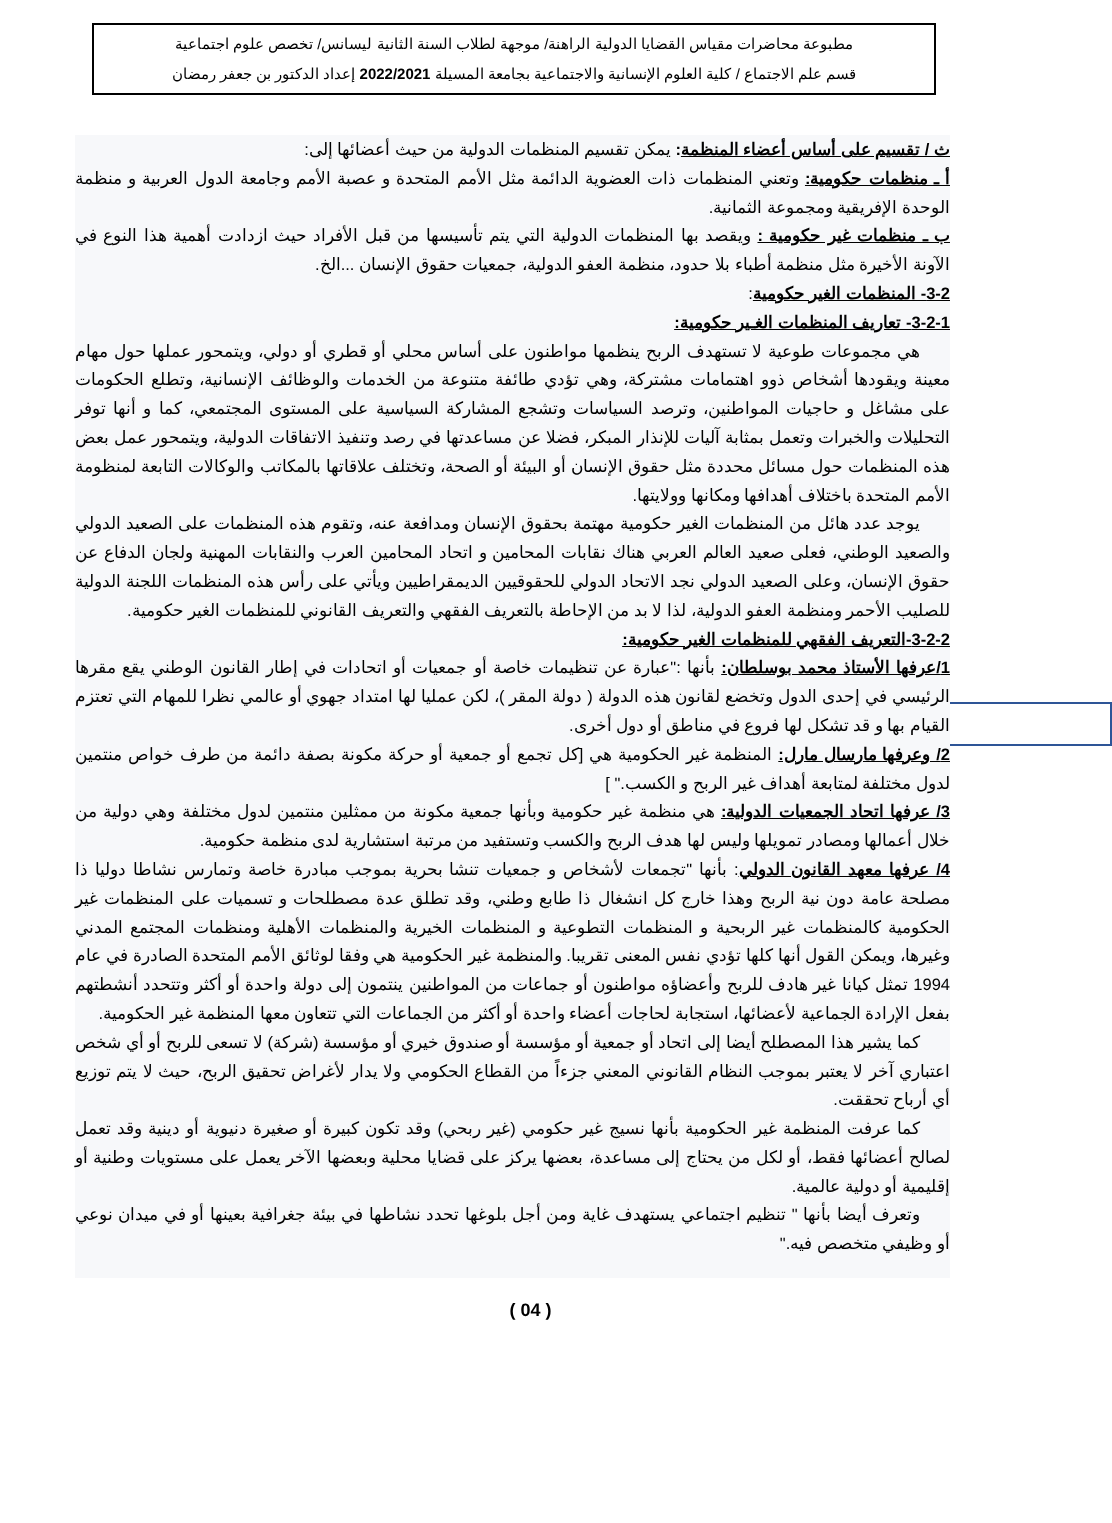مطبوعة محاضرات مقياس القضايا الدولية الراهنة/ موجهة لطلاب السنة الثانية ليسانس/ تخصص علوم اجتماعية
قسم علم الاجتماع / كلية العلوم الإنسانية والاجتماعية بجامعة المسيلة 2022/2021 إعداد الدكتور بن جعفر رمضان
ث / تقسيم على أساس أعضاء المنظمة: يمكن تقسيم المنظمات الدولية من حيث أعضائها إلى:
أ ـ منظمات حكومية: وتعني المنظمات ذات العضوية الدائمة مثل الأمم المتحدة و عصبة الأمم وجامعة الدول العربية و منظمة الوحدة الإفريقية ومجموعة الثمانية.
ب ـ منظمات غير حكومية : ويقصد بها المنظمات الدولية التي يتم تأسيسها من قبل الأفراد حيث ازدادت أهمية هذا النوع في الآونة الأخيرة مثل منظمة أطباء بلا حدود، منظمة العفو الدولية، جمعيات حقوق الإنسان ...الخ.
3-2- المنظمات الغير حكومية:
3-2-1- تعاريف المنظمات الغـير حكومية:
هي مجموعات طوعية لا تستهدف الربح ينظمها مواطنون على أساس محلي أو قطري أو دولي، ويتمحور عملها حول مهام معينة ويقودها أشخاص ذوو اهتمامات مشتركة، وهي تؤدي طائفة متنوعة من الخدمات والوظائف الإنسانية، وتطلع الحكومات على مشاغل و حاجيات المواطنين، وترصد السياسات وتشجع المشاركة السياسية على المستوى المجتمعي، كما و أنها توفر التحليلات والخبرات وتعمل بمثابة آليات للإنذار المبكر، فضلا عن مساعدتها في رصد وتنفيذ الاتفاقات الدولية، ويتمحور عمل بعض هذه المنظمات حول مسائل محددة مثل حقوق الإنسان أو البيئة أو الصحة، وتختلف علاقاتها بالمكاتب والوكالات التابعة لمنظومة الأمم المتحدة باختلاف أهدافها ومكانها وولايتها.
يوجد عدد هائل من المنظمات الغير حكومية مهتمة بحقوق الإنسان ومدافعة عنه، وتقوم هذه المنظمات على الصعيد الدولي والصعيد الوطني، فعلى صعيد العالم العربي هناك نقابات المحامين و اتحاد المحامين العرب والنقابات المهنية ولجان الدفاع عن حقوق الإنسان، وعلى الصعيد الدولي نجد الاتحاد الدولي للحقوقيين الديمقراطيين ويأتي على رأس هذه المنظمات اللجنة الدولية للصليب الأحمر ومنظمة العفو الدولية، لذا لا بد من الإحاطة بالتعريف الفقهي والتعريف القانوني للمنظمات الغير حكومية.
3-2-2-التعريف الفقهي للمنظمات الغير حكومية:
1/عرفها الأستاذ محمد بوسلطان: بأنها :"عبارة عن تنظيمات خاصة أو جمعيات أو اتحادات في إطار القانون الوطني يقع مقرها الرئيسي في إحدى الدول وتخضع لقانون هذه الدولة ( دولة المقر )، لكن عمليا لها امتداد جهوي أو عالمي نظرا للمهام التي تعتزم القيام بها و قد تشكل لها فروع في مناطق أو دول أخرى.
2/ وعرفها مارسال مارل: المنظمة غير الحكومية هي [كل تجمع أو جمعية أو حركة مكونة بصفة دائمة من طرف خواص منتمين لدول مختلفة لمتابعة أهداف غير الربح و الكسب." ]
3/ عرفها اتحاد الجمعيات الدولية: هي منظمة غير حكومية وبأنها جمعية مكونة من ممثلين منتمين لدول مختلفة وهي دولية من خلال أعمالها ومصادر تمويلها وليس لها هدف الربح والكسب وتستفيد من مرتبة استشارية لدى منظمة حكومية.
4/ عرفها معهد القانون الدولي: بأنها "تجمعات لأشخاص و جمعيات تنشا بحرية بموجب مبادرة خاصة وتمارس نشاطا دوليا ذا مصلحة عامة دون نية الربح وهذا خارج كل انشغال ذا طابع وطني، وقد تطلق عدة مصطلحات و تسميات على المنظمات غير الحكومية كالمنظمات غير الربحية و المنظمات التطوعية و المنظمات الخيرية والمنظمات الأهلية ومنظمات المجتمع المدني وغيرها، ويمكن القول أنها كلها تؤدي نفس المعنى تقريبا. والمنظمة غير الحكومية هي وفقا لوثائق الأمم المتحدة الصادرة في عام 1994 تمثل كيانا غير هادف للربح وأعضاؤه مواطنون أو جماعات من المواطنين ينتمون إلى دولة واحدة أو أكثر وتتحدد أنشطتهم بفعل الإرادة الجماعية لأعضائها، استجابة لحاجات أعضاء واحدة أو أكثر من الجماعات التي تتعاون معها المنظمة غير الحكومية.
كما يشير هذا المصطلح أيضا إلى اتحاد أو جمعية أو مؤسسة أو صندوق خيري أو مؤسسة (شركة) لا تسعى للربح أو أي شخص اعتباري آخر لا يعتبر بموجب النظام القانوني المعني جزءاً من القطاع الحكومي ولا يدار لأغراض تحقيق الربح، حيث لا يتم توزيع أي أرباح تحققت.
كما عرفت المنظمة غير الحكومية بأنها نسيج غير حكومي (غير ربحي) وقد تكون كبيرة أو صغيرة دنيوية أو دينية وقد تعمل لصالح أعضائها فقط، أو لكل من يحتاج إلى مساعدة، بعضها يركز على قضايا محلية وبعضها الآخر يعمل على مستويات وطنية أو إقليمية أو دولية عالمية.
وتعرف أيضا بأنها " تنظيم اجتماعي يستهدف غاية ومن أجل بلوغها تحدد نشاطها في بيئة جغرافية بعينها أو في ميدان نوعي أو وظيفي متخصص فيه."
( 04 )